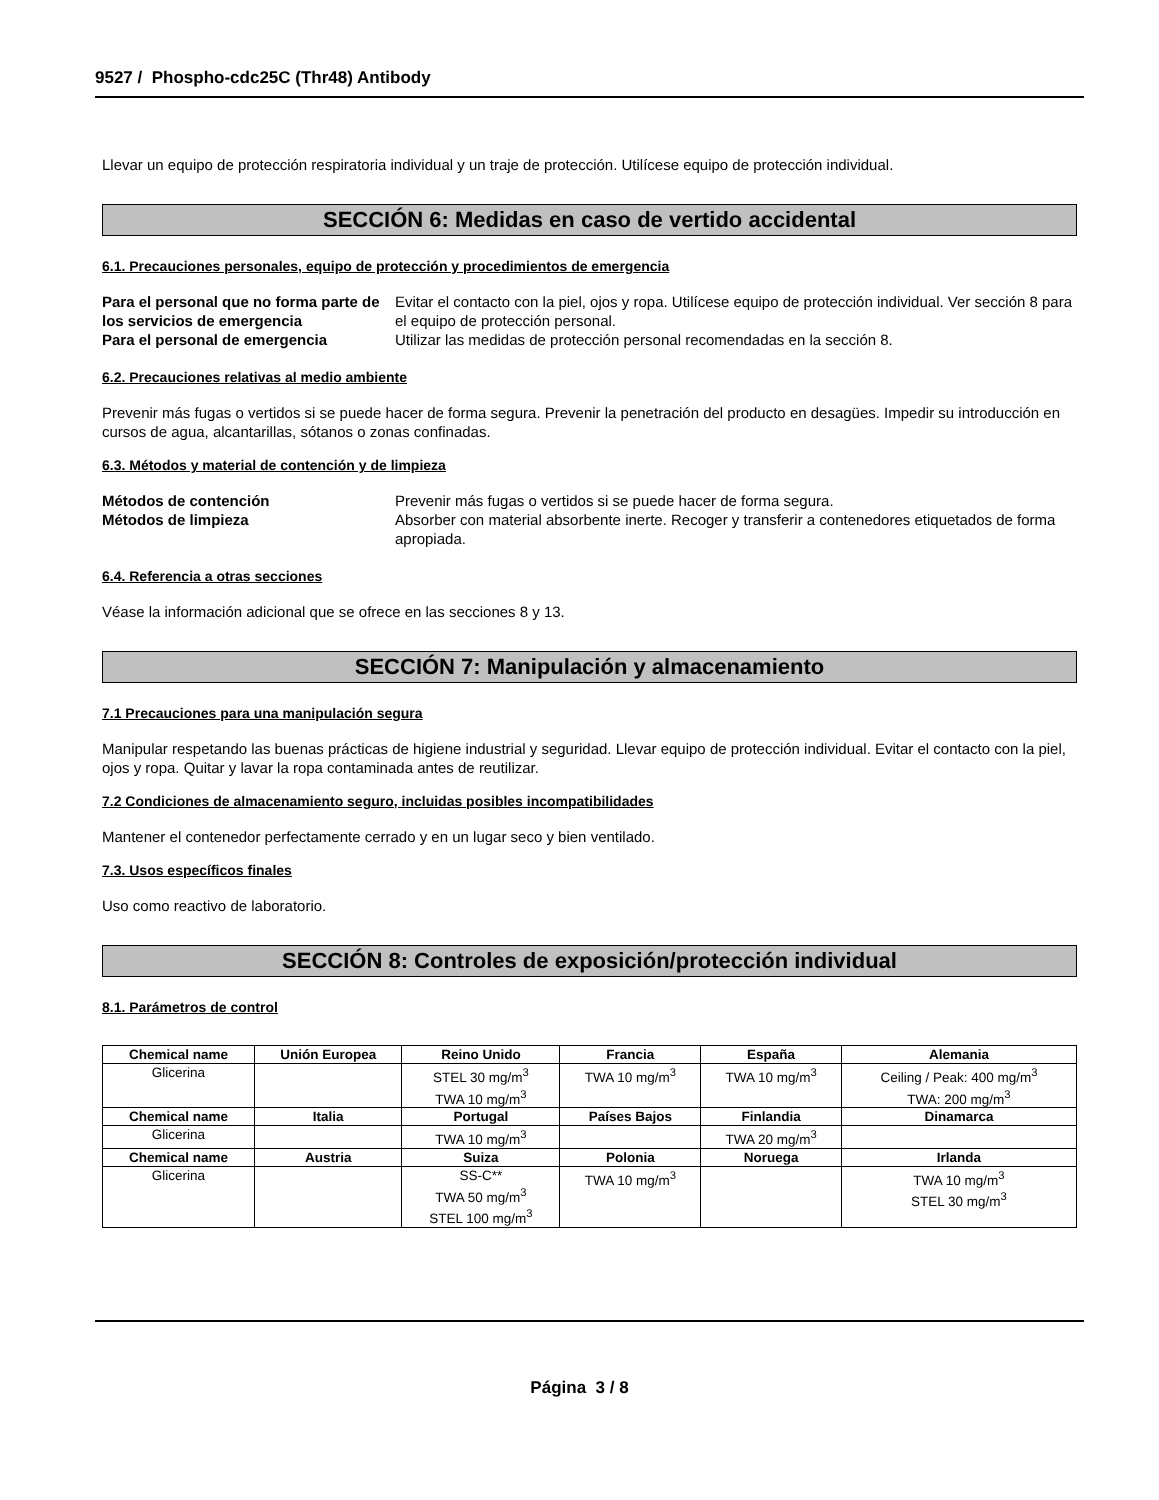9527 / Phospho-cdc25C (Thr48) Antibody
Llevar un equipo de protección respiratoria individual y un traje de protección. Utilícese equipo de protección individual.
SECCIÓN 6: Medidas en caso de vertido accidental
6.1. Precauciones personales, equipo de protección y procedimientos de emergencia
Para el personal que no forma parte de los servicios de emergencia Evitar el contacto con la piel, ojos y ropa. Utilícese equipo de protección individual. Ver sección 8 para el equipo de protección personal. Para el personal de emergencia Utilizar las medidas de protección personal recomendadas en la sección 8.
6.2. Precauciones relativas al medio ambiente
Prevenir más fugas o vertidos si se puede hacer de forma segura. Prevenir la penetración del producto en desagües. Impedir su introducción en cursos de agua, alcantarillas, sótanos o zonas confinadas.
6.3. Métodos y material de contención y de limpieza
Métodos de contención Prevenir más fugas o vertidos si se puede hacer de forma segura. Métodos de limpieza Absorber con material absorbente inerte. Recoger y transferir a contenedores etiquetados de forma apropiada.
6.4. Referencia a otras secciones
Véase la información adicional que se ofrece en las secciones 8 y 13.
SECCIÓN 7: Manipulación y almacenamiento
7.1 Precauciones para una manipulación segura
Manipular respetando las buenas prácticas de higiene industrial y seguridad. Llevar equipo de protección individual. Evitar el contacto con la piel, ojos y ropa. Quitar y lavar la ropa contaminada antes de reutilizar.
7.2 Condiciones de almacenamiento seguro, incluidas posibles incompatibilidades
Mantener el contenedor perfectamente cerrado y en un lugar seco y bien ventilado.
7.3. Usos específicos finales
Uso como reactivo de laboratorio.
SECCIÓN 8: Controles de exposición/protección individual
8.1. Parámetros de control
| Chemical name | Unión Europea | Reino Unido | Francia | España | Alemania |
| --- | --- | --- | --- | --- | --- |
| Glicerina | | STEL 30 mg/m<sup>3</sup> TWA 10 mg/m<sup>3</sup> | TWA 10 mg/m<sup>3</sup> | TWA 10 mg/m<sup>3</sup> | Ceiling / Peak: 400 mg/m<sup>3</sup> TWA: 200 mg/m<sup>3</sup> |
| Chemical name | Italia | Portugal | Países Bajos | Finlandia | Dinamarca |
| Glicerina | | TWA 10 mg/m<sup>3</sup> | | TWA 20 mg/m<sup>3</sup> | |
| Chemical name | Austria | Suiza | Polonia | Noruega | Irlanda |
| Glicerina | | SS-C** TWA 50 mg/m<sup>3</sup> STEL 100 mg/m<sup>3</sup> | TWA 10 mg/m<sup>3</sup> | | TWA 10 mg/m<sup>3</sup> STEL 30 mg/m<sup>3</sup> |
Página 3 / 8